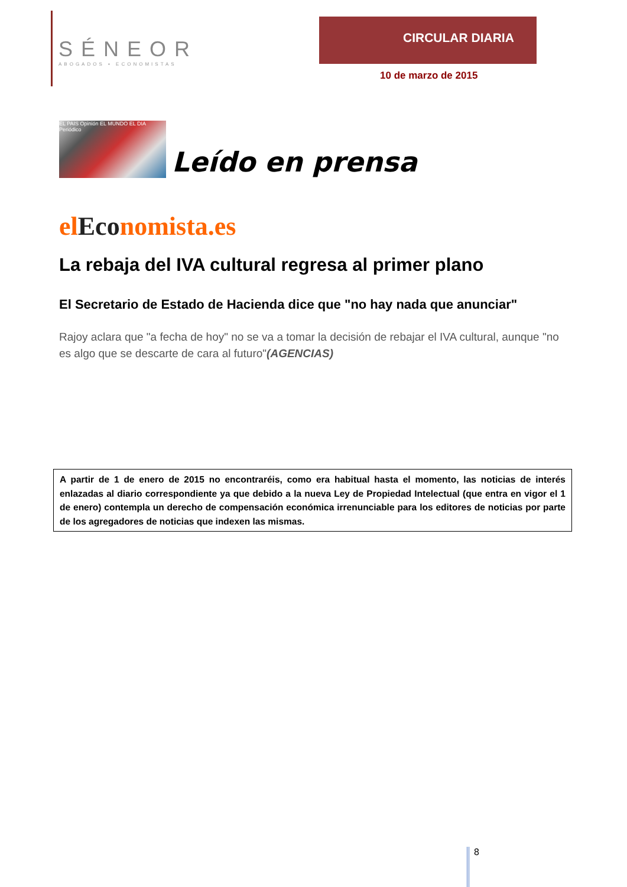SÉNEOR
ABOGADOS ▪ ECONOMISTAS
CIRCULAR DIARIA
10 de marzo de 2015
EL PAIS Opinión EL MUNDO EL DIA Periódico
Leído en prensa
elEconomista.es
La rebaja del IVA cultural regresa al primer plano
El Secretario de Estado de Hacienda dice que "no hay nada que anunciar"
Rajoy aclara que "a fecha de hoy" no se va a tomar la decisión de rebajar el IVA cultural, aunque "no es algo que se descarte de cara al futuro"(AGENCIAS)
A partir de 1 de enero de 2015 no encontraréis, como era habitual hasta el momento, las noticias de interés enlazadas al diario correspondiente ya que debido a la nueva Ley de Propiedad Intelectual (que entra en vigor el 1 de enero) contempla un derecho de compensación económica irrenunciable para los editores de noticias por parte de los agregadores de noticias que indexen las mismas.
8